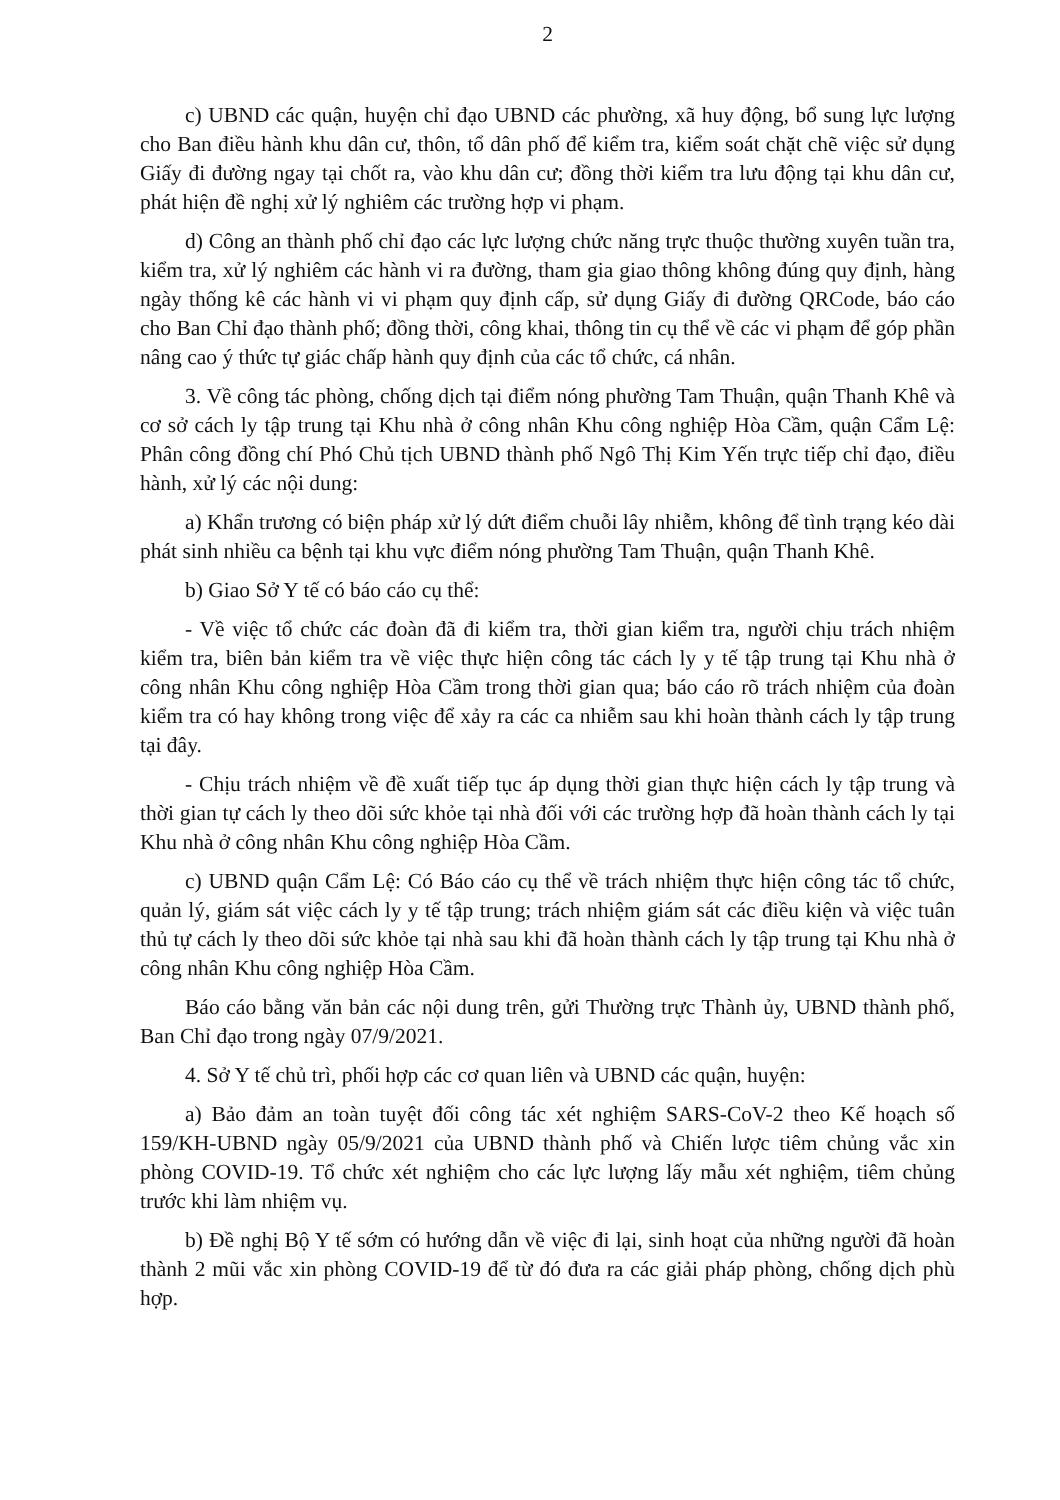2
c) UBND các quận, huyện chỉ đạo UBND các phường, xã huy động, bổ sung lực lượng cho Ban điều hành khu dân cư, thôn, tổ dân phố để kiểm tra, kiểm soát chặt chẽ việc sử dụng Giấy đi đường ngay tại chốt ra, vào khu dân cư; đồng thời kiểm tra lưu động tại khu dân cư, phát hiện đề nghị xử lý nghiêm các trường hợp vi phạm.
d) Công an thành phố chỉ đạo các lực lượng chức năng trực thuộc thường xuyên tuần tra, kiểm tra, xử lý nghiêm các hành vi ra đường, tham gia giao thông không đúng quy định, hàng ngày thống kê các hành vi vi phạm quy định cấp, sử dụng Giấy đi đường QRCode, báo cáo cho Ban Chỉ đạo thành phố; đồng thời, công khai, thông tin cụ thể về các vi phạm để góp phần nâng cao ý thức tự giác chấp hành quy định của các tổ chức, cá nhân.
3. Về công tác phòng, chống dịch tại điểm nóng phường Tam Thuận, quận Thanh Khê và cơ sở cách ly tập trung tại Khu nhà ở công nhân Khu công nghiệp Hòa Cầm, quận Cẩm Lệ: Phân công đồng chí Phó Chủ tịch UBND thành phố Ngô Thị Kim Yến trực tiếp chỉ đạo, điều hành, xử lý các nội dung:
a) Khẩn trương có biện pháp xử lý dứt điểm chuỗi lây nhiễm, không để tình trạng kéo dài phát sinh nhiều ca bệnh tại khu vực điểm nóng phường Tam Thuận, quận Thanh Khê.
b) Giao Sở Y tế có báo cáo cụ thể:
- Về việc tổ chức các đoàn đã đi kiểm tra, thời gian kiểm tra, người chịu trách nhiệm kiểm tra, biên bản kiểm tra về việc thực hiện công tác cách ly y tế tập trung tại Khu nhà ở công nhân Khu công nghiệp Hòa Cầm trong thời gian qua; báo cáo rõ trách nhiệm của đoàn kiểm tra có hay không trong việc để xảy ra các ca nhiễm sau khi hoàn thành cách ly tập trung tại đây.
- Chịu trách nhiệm về đề xuất tiếp tục áp dụng thời gian thực hiện cách ly tập trung và thời gian tự cách ly theo dõi sức khỏe tại nhà đối với các trường hợp đã hoàn thành cách ly tại Khu nhà ở công nhân Khu công nghiệp Hòa Cầm.
c) UBND quận Cẩm Lệ: Có Báo cáo cụ thể về trách nhiệm thực hiện công tác tổ chức, quản lý, giám sát việc cách ly y tế tập trung; trách nhiệm giám sát các điều kiện và việc tuân thủ tự cách ly theo dõi sức khỏe tại nhà sau khi đã hoàn thành cách ly tập trung tại Khu nhà ở công nhân Khu công nghiệp Hòa Cầm.
Báo cáo bằng văn bản các nội dung trên, gửi Thường trực Thành ủy, UBND thành phố, Ban Chỉ đạo trong ngày 07/9/2021.
4. Sở Y tế chủ trì, phối hợp các cơ quan liên và UBND các quận, huyện:
a) Bảo đảm an toàn tuyệt đối công tác xét nghiệm SARS-CoV-2 theo Kế hoạch số 159/KH-UBND ngày 05/9/2021 của UBND thành phố và Chiến lược tiêm chủng vắc xin phòng COVID-19. Tổ chức xét nghiệm cho các lực lượng lấy mẫu xét nghiệm, tiêm chủng trước khi làm nhiệm vụ.
b) Đề nghị Bộ Y tế sớm có hướng dẫn về việc đi lại, sinh hoạt của những người đã hoàn thành 2 mũi vắc xin phòng COVID-19 để từ đó đưa ra các giải pháp phòng, chống dịch phù hợp.